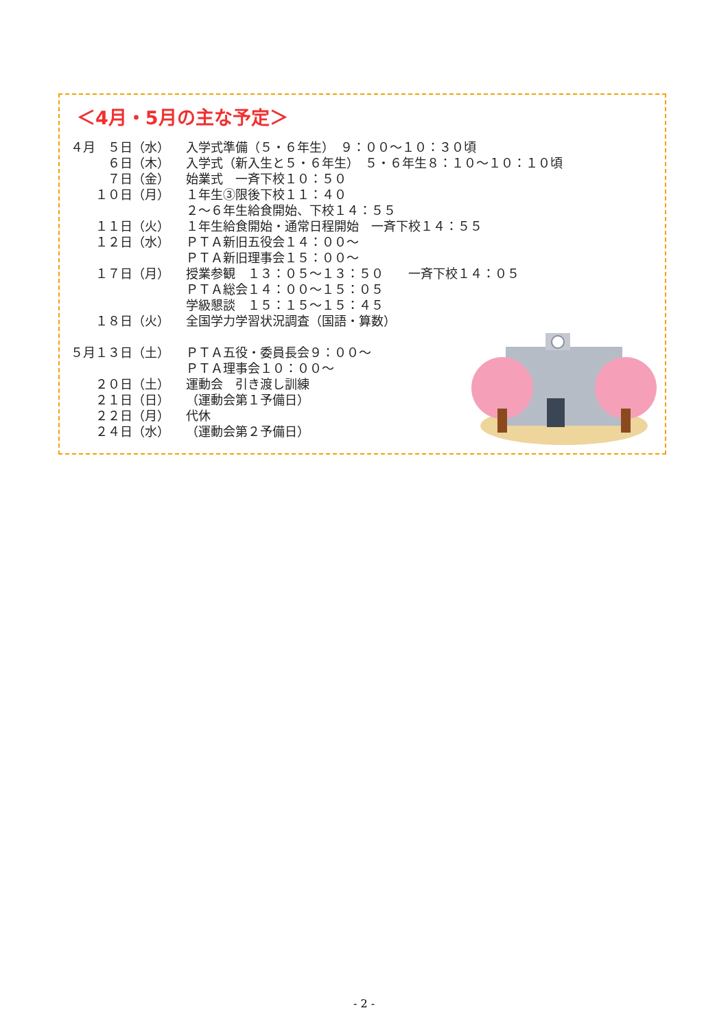＜4月・5月の主な予定＞
| ４月 ５日（水） | 入学式準備（５・６年生） ９：００～１０：３０頃 |
| ６日（木） | 入学式（新入生と５・６年生） ５・６年生８：１０～１０：１０頃 |
| ７日（金） | 始業式 一斉下校１０：５０ |
| １０日（月） | １年生③限後下校１１：４０ |
| | ２～６年生給食開始、下校１４：５５ |
| １１日（火） | １年生給食開始・通常日程開始 一斉下校１４：５５ |
| １２日（水） | ＰＴＡ新旧五役会１４：００～ |
| | ＰＴＡ新旧理事会１５：００～ |
| １７日（月） | 授業参観 １３：０５～１３：５０ 一斉下校１４：０５ |
| | ＰＴＡ総会１４：００～１５：０５ |
| | 学級懇談 １５：１５～１５：４５ |
| １８日（火） | 全国学力学習状況調査（国語・算数） |
| ５月１３日（土） | ＰＴＡ五役・委員長会９：００～ |
| | ＰＴＡ理事会１０：００～ |
| ２０日（土） | 運動会 引き渡し訓練 |
| ２１日（日） | （運動会第１予備日） |
| ２２日（月） | 代休 |
| ２４日（水） | （運動会第２予備日） |
- 2 -